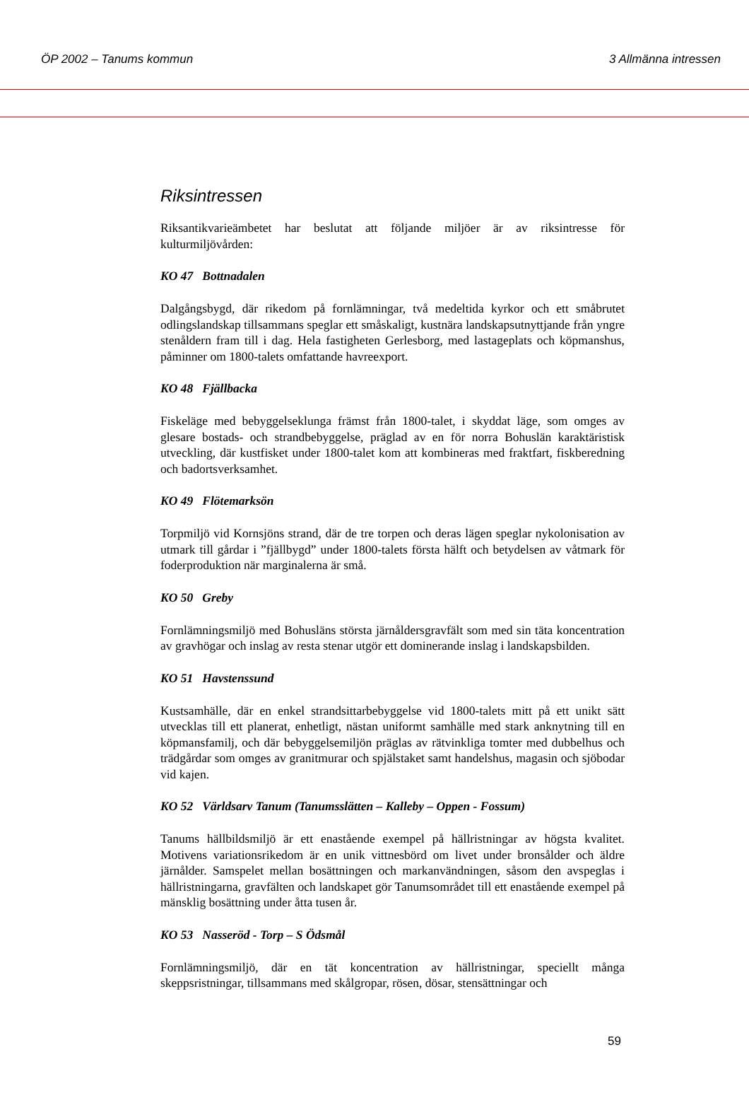ÖP 2002 – Tanums kommun 3 Allmänna intressen
Riksintressen
Riksantikvarieämbetet har beslutat att följande miljöer är av riksintresse för kulturmiljövården:
KO 47 Bottnadalen
Dalgångsbygd, där rikedom på fornlämningar, två medeltida kyrkor och ett småbrutet odlingslandskap tillsammans speglar ett småskaligt, kustnära landskapsutnyttjande från yngre stenåldern fram till i dag. Hela fastigheten Gerlesborg, med lastageplats och köpmanshus, påminner om 1800-talets omfattande havreexport.
KO 48 Fjällbacka
Fiskeläge med bebyggelseklunga främst från 1800-talet, i skyddat läge, som omges av glesare bostads- och strandbebyggelse, präglad av en för norra Bohuslän karaktäristisk utveckling, där kustfisket under 1800-talet kom att kombineras med fraktfart, fiskberedning och badortsverksamhet.
KO 49 Flötemarksön
Torpmiljö vid Kornsjöns strand, där de tre torpen och deras lägen speglar nykolonisation av utmark till gårdar i ”fjällbygd” under 1800-talets första hälft och betydelsen av våtmark för foderproduktion när marginalerna är små.
KO 50 Greby
Fornlämningsmiljö med Bohusläns största järnåldersgravfält som med sin täta koncentration av gravhögar och inslag av resta stenar utgör ett dominerande inslag i landskapsbilden.
KO 51 Havstenssund
Kustsamhälle, där en enkel strandsittarbebyggelse vid 1800-talets mitt på ett unikt sätt utvecklas till ett planerat, enhetligt, nästan uniformt samhälle med stark anknytning till en köpmansfamilj, och där bebyggelsemiljön präglas av rätvinkliga tomter med dubbelhus och trädgårdar som omges av granitmurar och spjälstaket samt handelshus, magasin och sjöbodar vid kajen.
KO 52 Världsarv Tanum (Tanumsslätten – Kalleby – Oppen - Fossum)
Tanums hällbildsmiljö är ett enastående exempel på hällristningar av högsta kvalitet. Motivens variationsrikedom är en unik vittnesbörd om livet under bronsålder och äldre järnålder. Samspelet mellan bosättningen och markanvändningen, såsom den avspeglas i hällristningarna, gravfälten och landskapet gör Tanumsområdet till ett enastående exempel på mänsklig bosättning under åtta tusen år.
KO 53 Nasseröd - Torp – S Ödsmål
Fornlämningsmiljö, där en tät koncentration av hällristningar, speciellt många skeppsristningar, tillsammans med skålgropar, rösen, dösar, stensättningar och
59